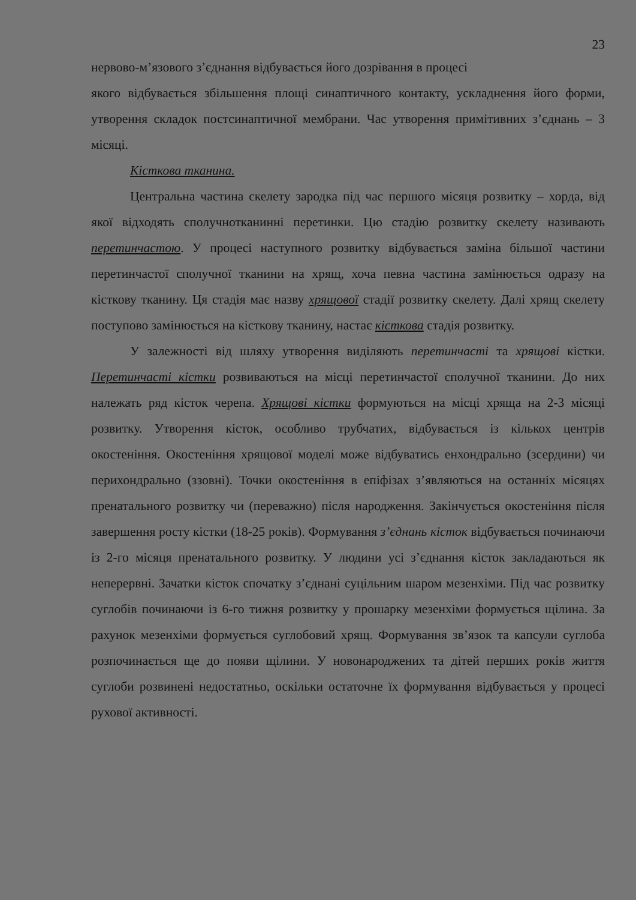23
нервово-м’язового з’єднання відбувається його дозрівання в процесі
якого відбувається збільшення площі синаптичного контакту, ускладнення його форми, утворення складок постсинаптичної мембрани. Час утворення примітивних з’єднань – 3 місяці.
Кісткова тканина.
Центральна частина скелету зародка під час першого місяця розвитку – хорда, від якої відходять сполучнотканинні перетинки. Цю стадію розвитку скелету називають перетинчастою. У процесі наступного розвитку відбувається заміна більшої частини перетинчастої сполучної тканини на хрящ, хоча певна частина замінюється одразу на кісткову тканину. Ця стадія має назву хрящової стадії розвитку скелету. Далі хрящ скелету поступово замінюється на кісткову тканину, настає кісткова стадія розвитку.
У залежності від шляху утворення виділяють перетинчасті та хрящові кістки. Перетинчасті кістки розвиваються на місці перетинчастої сполучної тканини. До них належать ряд кісток черепа. Хрящові кістки формуються на місці хряща на 2-3 місяці розвитку. Утворення кісток, особливо трубчатих, відбувається із кількох центрів окостеніння. Окостеніння хрящової моделі може відбуватись енхондрально (зсердини) чи перихондрально (ззовні). Точки окостеніння в епіфізах з’являються на останніх місяцях пренатального розвитку чи (переважно) після народження. Закінчується окостеніння після завершення росту кістки (18-25 років). Формування з’єднань кісток відбувається починаючи із 2-го місяця пренатального розвитку. У людини усі з’єднання кісток закладаються як неперервні. Зачатки кісток спочатку з’єднані суцільним шаром мезенхіми. Під час розвитку суглобів починаючи із 6-го тижня розвитку у прошарку мезенхіми формується щілина. За рахунок мезенхіми формується суглобовий хрящ. Формування зв’язок та капсули суглоба розпочинається ще до появи щілини. У новонароджених та дітей перших років життя суглоби розвинені недостатньо, оскільки остаточне їх формування відбувається у процесі рухової активності.